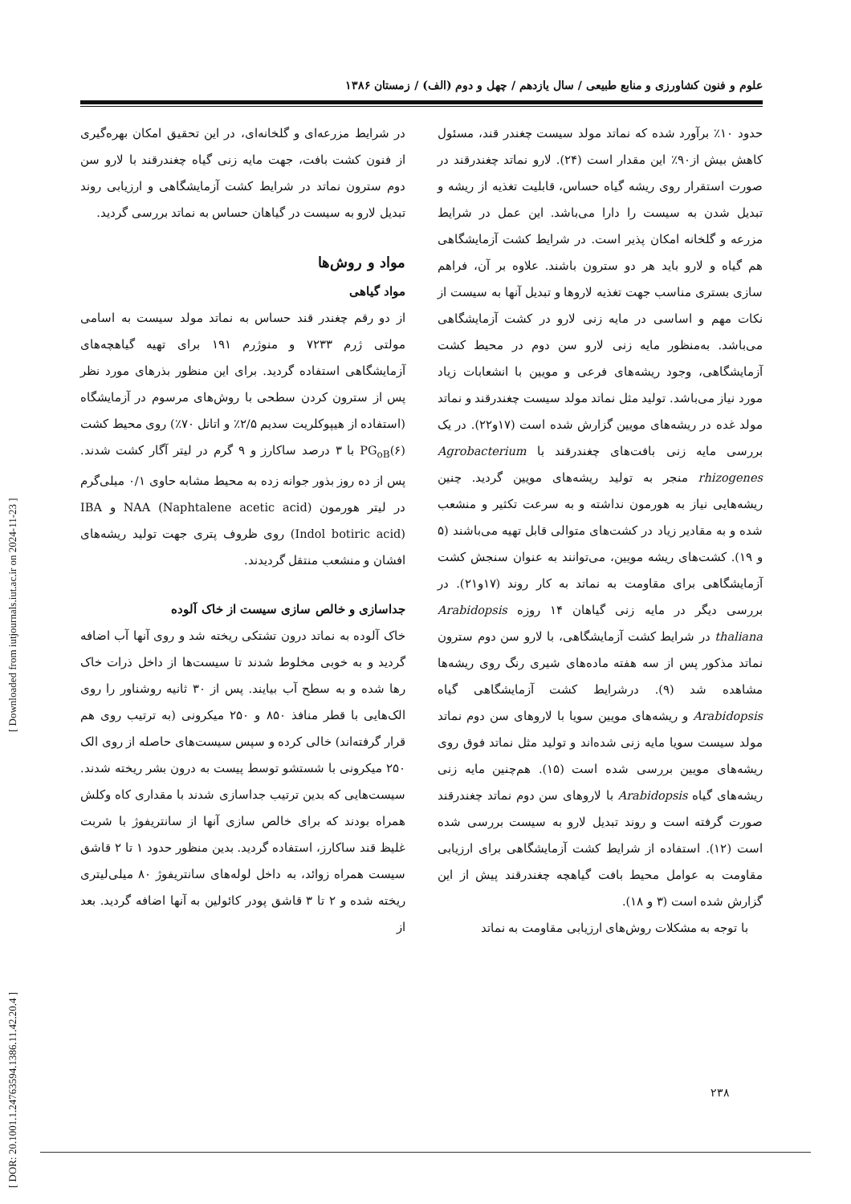علوم و فنون کشاورزی و منابع طبیعی / سال یازدهم / چهل و دوم (الف) / زمستان ۱۳۸۶
حدود ۱۰٪ برآورد شده که نماتد مولد سیست چغندر قند، مسئول کاهش بیش از۹۰٪ این مقدار است (۲۴). لارو نماتد چغندرقند در صورت استقرار روی ریشه گیاه حساس، قابلیت تغذیه از ریشه و تبدیل شدن به سیست را دارا می‌باشد. این عمل در شرایط مزرعه و گلخانه امکان پذیر است. در شرایط کشت آزمایشگاهی هم گیاه و لارو باید هر دو سترون باشند. علاوه بر آن، فراهم سازی بستری مناسب جهت تغذیه لاروها و تبدیل آنها به سیست از نکات مهم و اساسی در مایه زنی لارو در کشت آزمایشگاهی می‌باشد. به‌منظور مایه زنی لارو سن دوم در محیط کشت آزمایشگاهی، وجود ریشه‌های فرعی و مویین با انشعابات زیاد مورد نیاز می‌باشد. تولید مثل نماتد مولد سیست چغندرقند و نماتد مولد غده در ریشه‌های مویین گزارش شده است (۱۷و۲۲). در یک بررسی مایه زنی بافت‌های چغندرقند با Agrobacterium rhizogenes منجر به تولید ریشه‌های مویین گردید. چنین ریشه‌هایی نیاز به هورمون نداشته و به سرعت تکثیر و منشعب شده و به مقادیر زیاد در کشت‌های متوالی قابل تهیه می‌باشند (۵ و ۱۹). کشت‌های ریشه مویین، می‌توانند به عنوان سنجش کشت آزمایشگاهی برای مقاومت به نماتد به کار روند (۱۷و۲۱). در بررسی دیگر در مایه زنی گیاهان ۱۴ روزه Arabidopsis thaliana در شرایط کشت آزمایشگاهی، با لارو سن دوم سترون نماتد مذکور پس از سه هفته ماده‌های شیری رنگ روی ریشه‌ها مشاهده شد (۹). درشرایط کشت آزمایشگاهی گیاه Arabidopsis و ریشه‌های مویین سویا با لاروهای سن دوم نماتد مولد سیست سویا مایه زنی شده‌اند و تولید مثل نماتد فوق روی ریشه‌های مویین بررسی شده است (۱۵). هم‌چنین مایه زنی ریشه‌های گیاه Arabidopsis با لاروهای سن دوم نماتد چغندرقند صورت گرفته است و روند تبدیل لارو به سیست بررسی شده است (۱۲). استفاده از شرایط کشت آزمایشگاهی برای ارزیابی مقاومت به عوامل محیط بافت گیاهچه چغندرقند پیش از این گزارش شده است (۳ و ۱۸).
با توجه به مشکلات روش‌های ارزیابی مقاومت به نماتد
در شرایط مزرعه‌ای و گلخانه‌ای، در این تحقیق امکان بهره‌گیری از فنون کشت بافت، جهت مایه زنی گیاه چغندرقند با لارو سن دوم سترون نماتد در شرایط کشت آزمایشگاهی و ارزیابی روند تبدیل لارو به سیست در گیاهان حساس به نماتد بررسی گردید.
مواد و روش‌ها
مواد گیاهی
از دو رقم چغندر قند حساس به نماتد مولد سیست به اسامی مولتی ژرم ۷۲۳۳ و منوژرم ۱۹۱ برای تهیه گیاهچه‌های آزمایشگاهی استفاده گردید. برای این منظور بذرهای مورد نظر پس از سترون کردن سطحی با روش‌های مرسوم در آزمایشگاه (استفاده از هیپوکلریت سدیم ۲/۵٪ و اتانل ۷۰٪) روی محیط کشت PG<sub>oB</sub>(۶) با ۳ درصد ساکارز و ۹ گرم در لیتر آگار کشت شدند. پس از ده روز بذور جوانه زده به محیط مشابه حاوی ۰/۱ میلی‌گرم در لیتر هورمون NAA (Naphtalene acetic acid) و IBA (Indol botiric acid) روی ظروف پتری جهت تولید ریشه‌های افشان و منشعب منتقل گردیدند.
جداسازی و خالص سازی سیست از خاک آلوده
خاک آلوده به نماتد درون تشتکی ریخته شد و روی آنها آب اضافه گردید و به خوبی مخلوط شدند تا سیست‌ها از داخل ذرات خاک رها شده و به سطح آب بیایند. پس از ۳۰ ثانیه روشناور را روی الک‌هایی با قطر منافذ ۸۵۰ و ۲۵۰ میکرونی (به ترتیب روی هم قرار گرفته‌اند) خالی کرده و سپس سیست‌های حاصله از روی الک ۲۵۰ میکرونی با شستشو توسط پیست به درون بشر ریخته شدند. سیست‌هایی که بدین ترتیب جداسازی شدند با مقداری کاه وکلش همراه بودند که برای خالص سازی آنها از سانتریفوژ با شربت غلیظ قند ساکارز، استفاده گردید. بدین منظور حدود ۱ تا ۲ قاشق سیست همراه زوائد، به داخل لوله‌های سانتریفوژ ۸۰ میلی‌لیتری ریخته شده و ۲ تا ۳ قاشق پودر کائولین به آنها اضافه گردید. بعد از
۲۳۸
[ DOR: 20.1001.1.24763594.1386.11.42.20.4 ] [ Downloaded from iutjournals.iut.ac.ir on 2024-11-23 ]